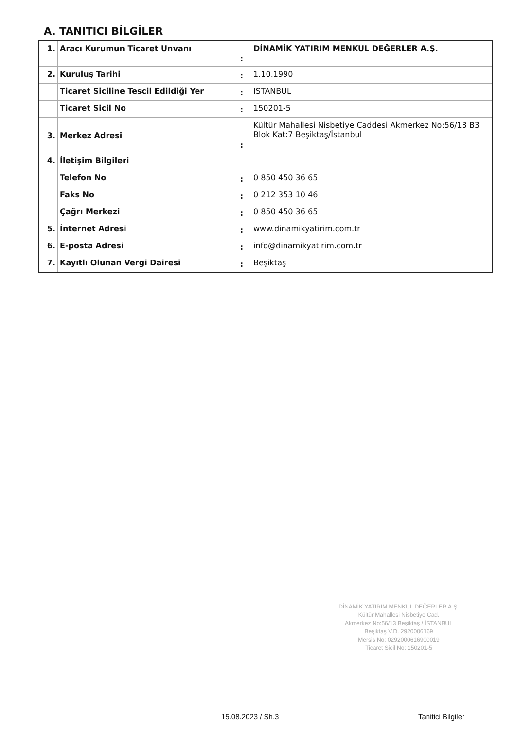A. TANITICI BİLGİLER
| 1. | Aracı Kurumun Ticaret Unvanı | : | DİNAMİK YATIRIM MENKUL DEĞERLER A.Ş. |
| 2. | Kuruluş Tarihi | : | 1.10.1990 |
| | Ticaret Siciline Tescil Edildiği Yer | : | İSTANBUL |
| | Ticaret Sicil No | : | 150201-5 |
| 3. | Merkez Adresi | : | Kültür Mahallesi Nisbetiye Caddesi Akmerkez No:56/13 B3 Blok Kat:7 Beşiktaş/İstanbul |
| 4. | İletişim Bilgileri | | |
| | Telefon No | : | 0 850 450 36 65 |
| | Faks No | : | 0 212 353 10 46 |
| | Çağrı Merkezi | : | 0 850 450 36 65 |
| 5. | İnternet Adresi | : | www.dinamikyatirim.com.tr |
| 6. | E-posta Adresi | : | info@dinamikyatirim.com.tr |
| 7. | Kayıtlı Olunan Vergi Dairesi | : | Beşiktaş |
DİNAMİK YATIRIM MENKUL DEĞERLER A.Ş.
Kültür Mahallesi Nisbetiye Cad.
Akmerkez No:56/13 Beşiktaş / İSTANBUL
Beşiktaş V.D. 2920006169
Mersis No: 0292000616900019
Ticaret Sicil No: 150201-5
15.08.2023 / Sh.3 Tanitici Bilgiler